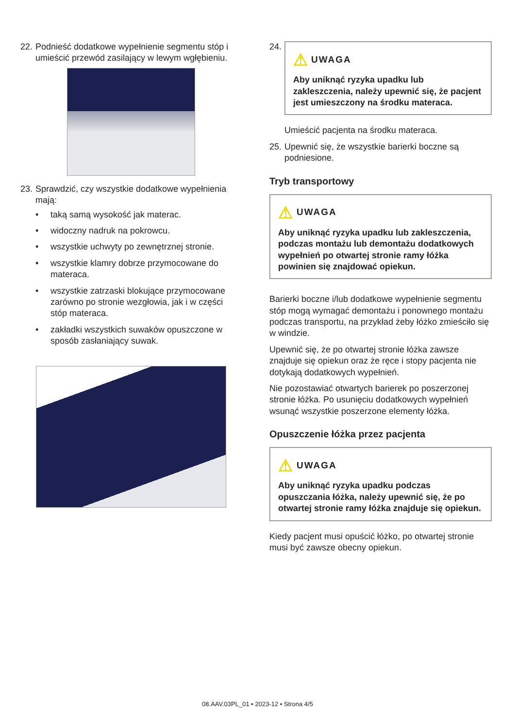22.
Podnieść dodatkowe wypełnienie segmentu stóp i umieścić przewód zasilający w lewym wgłębieniu.
23.
Sprawdzić, czy wszystkie dodatkowe wypełnienia mają:
• taką samą wysokość jak materac.
• widoczny nadruk na pokrowcu.
• wszystkie uchwyty po zewnętrznej stronie.
• wszystkie klamry dobrze przymocowane do materaca.
• wszystkie zatrzaski blokujące przymocowane zarówno po stronie wezgłowia, jak i w części stóp materaca.
• zakładki wszystkich suwaków opuszczone w sposób zasłaniający suwak.
24.
⚠ UWAGA
Aby uniknąć ryzyka upadku lub zakleszczenia, należy upewnić się, że pacjent jest umieszczony na środku materaca.
Umieścić pacjenta na środku materaca.
25.
Upewnić się, że wszystkie barierki boczne są podniesione.
Tryb transportowy
⚠ UWAGA
Aby uniknąć ryzyka upadku lub zakleszczenia, podczas montażu lub demontażu dodatkowych wypełnień po otwartej stronie ramy łóżka powinien się znajdować opiekun.
Barierki boczne i/lub dodatkowe wypełnienie segmentu stóp mogą wymagać demontażu i ponownego montażu podczas transportu, na przykład żeby łóżko zmieściło się w windzie.
Upewnić się, że po otwartej stronie łóżka zawsze znajduje się opiekun oraz że ręce i stopy pacjenta nie dotykają dodatkowych wypełnień.
Nie pozostawiać otwartych barierek po poszerzonej stronie łóżka. Po usunięciu dodatkowych wypełnień wsunąć wszystkie poszerzone elementy łóżka.
Opuszczenie łóżka przez pacjenta
⚠ UWAGA
Aby uniknąć ryzyka upadku podczas opuszczania łóżka, należy upewnić się, że po otwartej stronie ramy łóżka znajduje się opiekun.
Kiedy pacjent musi opuścić łóżko, po otwartej stronie musi być zawsze obecny opiekun.
08.AAV.03PL_01 • 2023-12 • Strona 4/5